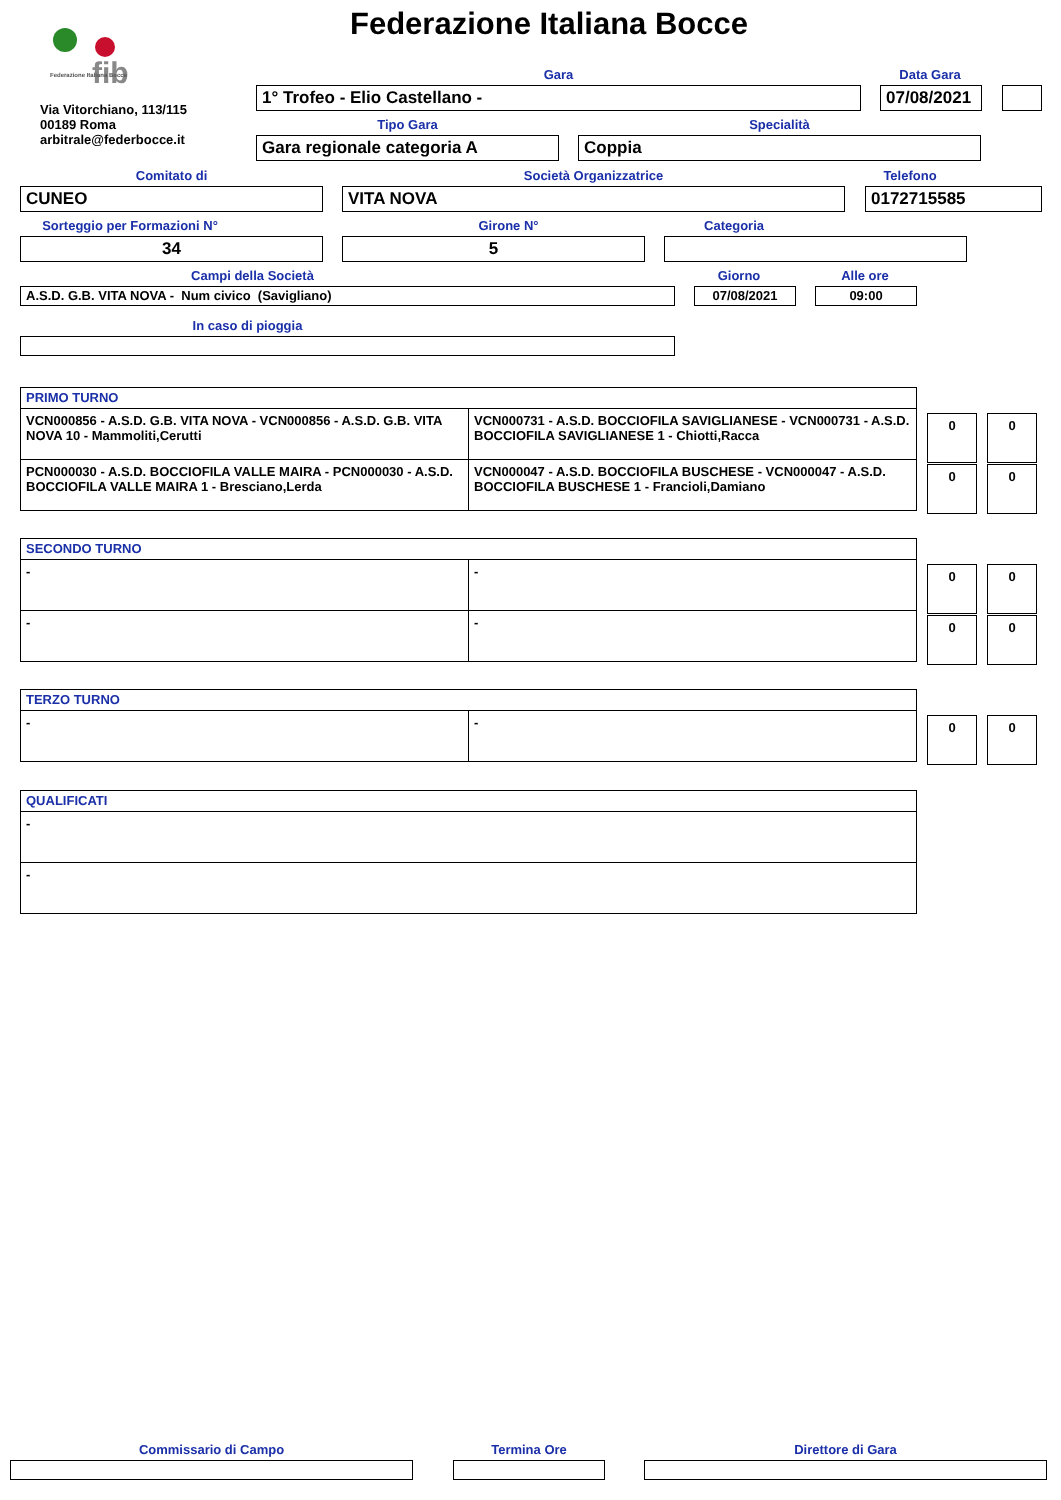fib
Federazione Italiana Bocce
Federazione Italiana Bocce
Via Vitorchiano, 113/115
00189 Roma
arbitrale@federbocce.it
Gara Data Gara
1° Trofeo - Elio Castellano - 07/08/2021
Tipo Gara Specialità
Gara regionale categoria A Coppia
Comitato di Società Organizzatrice Telefono
CUNEO VITA NOVA 0172715585
Sorteggio per Formazioni N° Girone N° Categoria
34 5
Campi della Società Giorno Alle ore
A.S.D. G.B. VITA NOVA - Num civico (Savigliano) 07/08/2021 09:00
In caso di pioggia
| PRIMO TURNO | |
| VCN000856 - A.S.D. G.B. VITA NOVA - VCN000856 - A.S.D. G.B. VITA NOVA 10 - Mammoliti,Cerutti | VCN000731 - A.S.D. BOCCIOFILA SAVIGLIANESE - VCN000731 - A.S.D. BOCCIOFILA SAVIGLIANESE 1 - Chiotti,Racca |
| PCN000030 - A.S.D. BOCCIOFILA VALLE MAIRA - PCN000030 - A.S.D. BOCCIOFILA VALLE MAIRA 1 - Bresciano,Lerda | VCN000047 - A.S.D. BOCCIOFILA BUSCHESE - VCN000047 - A.S.D. BOCCIOFILA BUSCHESE 1 - Francioli,Damiano |
0 0
0 0
| SECONDO TURNO | |
| - | - |
| - | - |
0 0
0 0
| TERZO TURNO | |
| - | - |
0 0
| QUALIFICATI |
| - |
| - |
Commissario di Campo Termina Ore Direttore di Gara